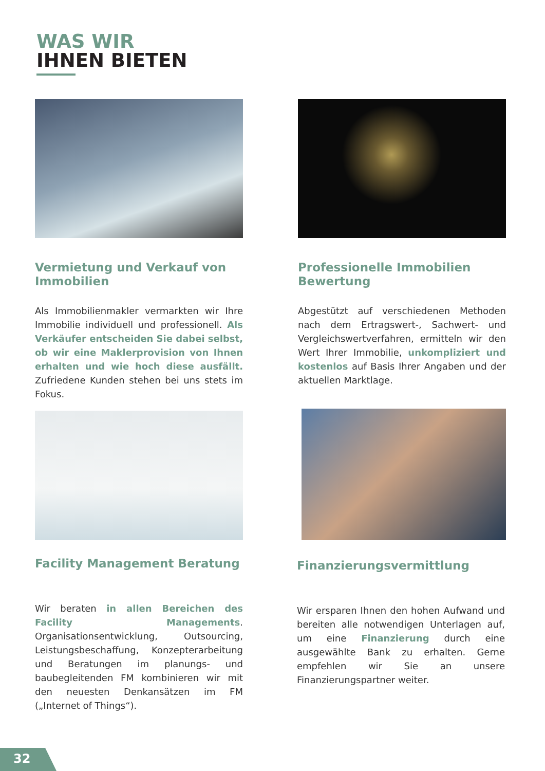WAS WIR
IHNEN BIETEN
Vermietung und Verkauf von Immobilien
Als Immobilienmakler vermarkten wir Ihre Immobilie individuell und professionell. Als Verkäufer entscheiden Sie dabei selbst, ob wir eine Maklerprovision von Ihnen erhalten und wie hoch diese ausfällt. Zufriedene Kunden stehen bei uns stets im Fokus.
Professionelle Immobilien Bewertung
Abgestützt auf verschiedenen Methoden nach dem Ertragswert-, Sachwert- und Vergleichswertverfahren, ermitteln wir den Wert Ihrer Immobilie, unkompliziert und kostenlos auf Basis Ihrer Angaben und der aktuellen Marktlage.
Facility Management Beratung
Wir beraten in allen Bereichen des Facility Managements. Organisationsentwicklung, Outsourcing, Leistungsbeschaffung, Konzepterarbeitung und Beratungen im planungs- und baubegleitenden FM kombinieren wir mit den neuesten Denkansätzen im FM („Internet of Things“).
Finanzierungsvermittlung
Wir ersparen Ihnen den hohen Aufwand und bereiten alle notwendigen Unterlagen auf, um eine Finanzierung durch eine ausgewählte Bank zu erhalten. Gerne empfehlen wir Sie an unsere Finanzierungspartner weiter.
32